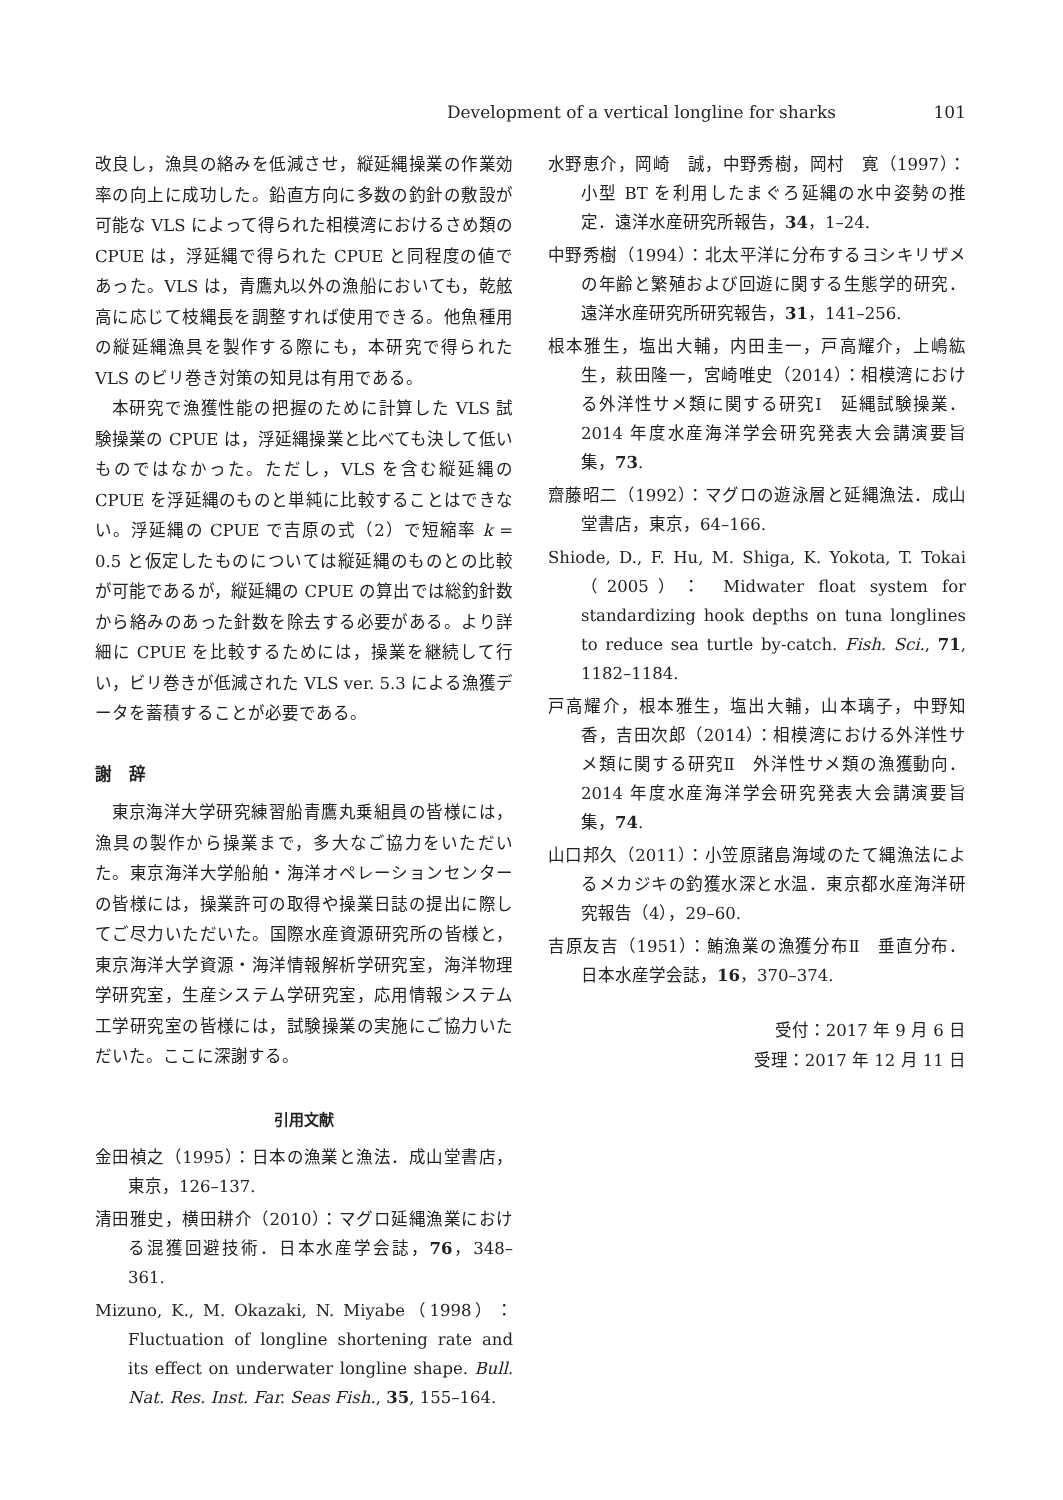Development of a vertical longline for sharks
101
改良し，漁具の絡みを低減させ，縦延縄操業の作業効率の向上に成功した。鉛直方向に多数の釣針の敷設が可能な VLS によって得られた相模湾におけるさめ類の CPUE は，浮延縄で得られた CPUE と同程度の値であった。VLS は，青鷹丸以外の漁船においても，乾舷高に応じて枝縄長を調整すれば使用できる。他魚種用の縦延縄漁具を製作する際にも，本研究で得られた VLS のビリ巻き対策の知見は有用である。
本研究で漁獲性能の把握のために計算した VLS 試験操業の CPUE は，浮延縄操業と比べても決して低いものではなかった。ただし，VLS を含む縦延縄の CPUE を浮延縄のものと単純に比較することはできない。浮延縄の CPUE で吉原の式（2）で短縮率 k = 0.5 と仮定したものについては縦延縄のものとの比較が可能であるが，縦延縄の CPUE の算出では総釣針数から絡みのあった針数を除去する必要がある。より詳細に CPUE を比較するためには，操業を継続して行い，ビリ巻きが低減された VLS ver. 5.3 による漁獲データを蓄積することが必要である。
謝　辞
東京海洋大学研究練習船青鷹丸乗組員の皆様には，漁具の製作から操業まで，多大なご協力をいただいた。東京海洋大学船舶・海洋オペレーションセンターの皆様には，操業許可の取得や操業日誌の提出に際してご尽力いただいた。国際水産資源研究所の皆様と，東京海洋大学資源・海洋情報解析学研究室，海洋物理学研究室，生産システム学研究室，応用情報システム工学研究室の皆様には，試験操業の実施にご協力いただいた。ここに深謝する。
引用文献
金田禎之（1995）：日本の漁業と漁法．成山堂書店，東京，126–137.
清田雅史，横田耕介（2010）：マグロ延縄漁業における混獲回避技術．日本水産学会誌，76，348–361.
Mizuno, K., M. Okazaki, N. Miyabe（1998）：Fluctuation of longline shortening rate and its effect on underwater longline shape. Bull. Nat. Res. Inst. Far. Seas Fish., 35, 155–164.
水野恵介，岡崎　誠，中野秀樹，岡村　寛（1997）：小型 BT を利用したまぐろ延縄の水中姿勢の推定．遠洋水産研究所報告，34，1–24.
中野秀樹（1994）：北太平洋に分布するヨシキリザメの年齢と繁殖および回遊に関する生態学的研究．遠洋水産研究所研究報告，31，141–256.
根本雅生，塩出大輔，内田圭一，戸高耀介，上嶋紘生，萩田隆一，宮崎唯史（2014）：相模湾における外洋性サメ類に関する研究Ⅰ　延縄試験操業．2014 年度水産海洋学会研究発表大会講演要旨集，73.
齋藤昭二（1992）：マグロの遊泳層と延縄漁法．成山堂書店，東京，64–166.
Shiode, D., F. Hu, M. Shiga, K. Yokota, T. Tokai（2005）： Midwater float system for standardizing hook depths on tuna longlines to reduce sea turtle by-catch. Fish. Sci., 71, 1182–1184.
戸高耀介，根本雅生，塩出大輔，山本璃子，中野知香，吉田次郎（2014）：相模湾における外洋性サメ類に関する研究Ⅱ　外洋性サメ類の漁獲動向．2014 年度水産海洋学会研究発表大会講演要旨集，74.
山口邦久（2011）：小笠原諸島海域のたて縄漁法によるメカジキの釣獲水深と水温．東京都水産海洋研究報告（4），29–60.
吉原友吉（1951）：鮪漁業の漁獲分布Ⅱ　垂直分布．日本水産学会誌，16，370–374.
受付：2017 年 9 月 6 日
受理：2017 年 12 月 11 日